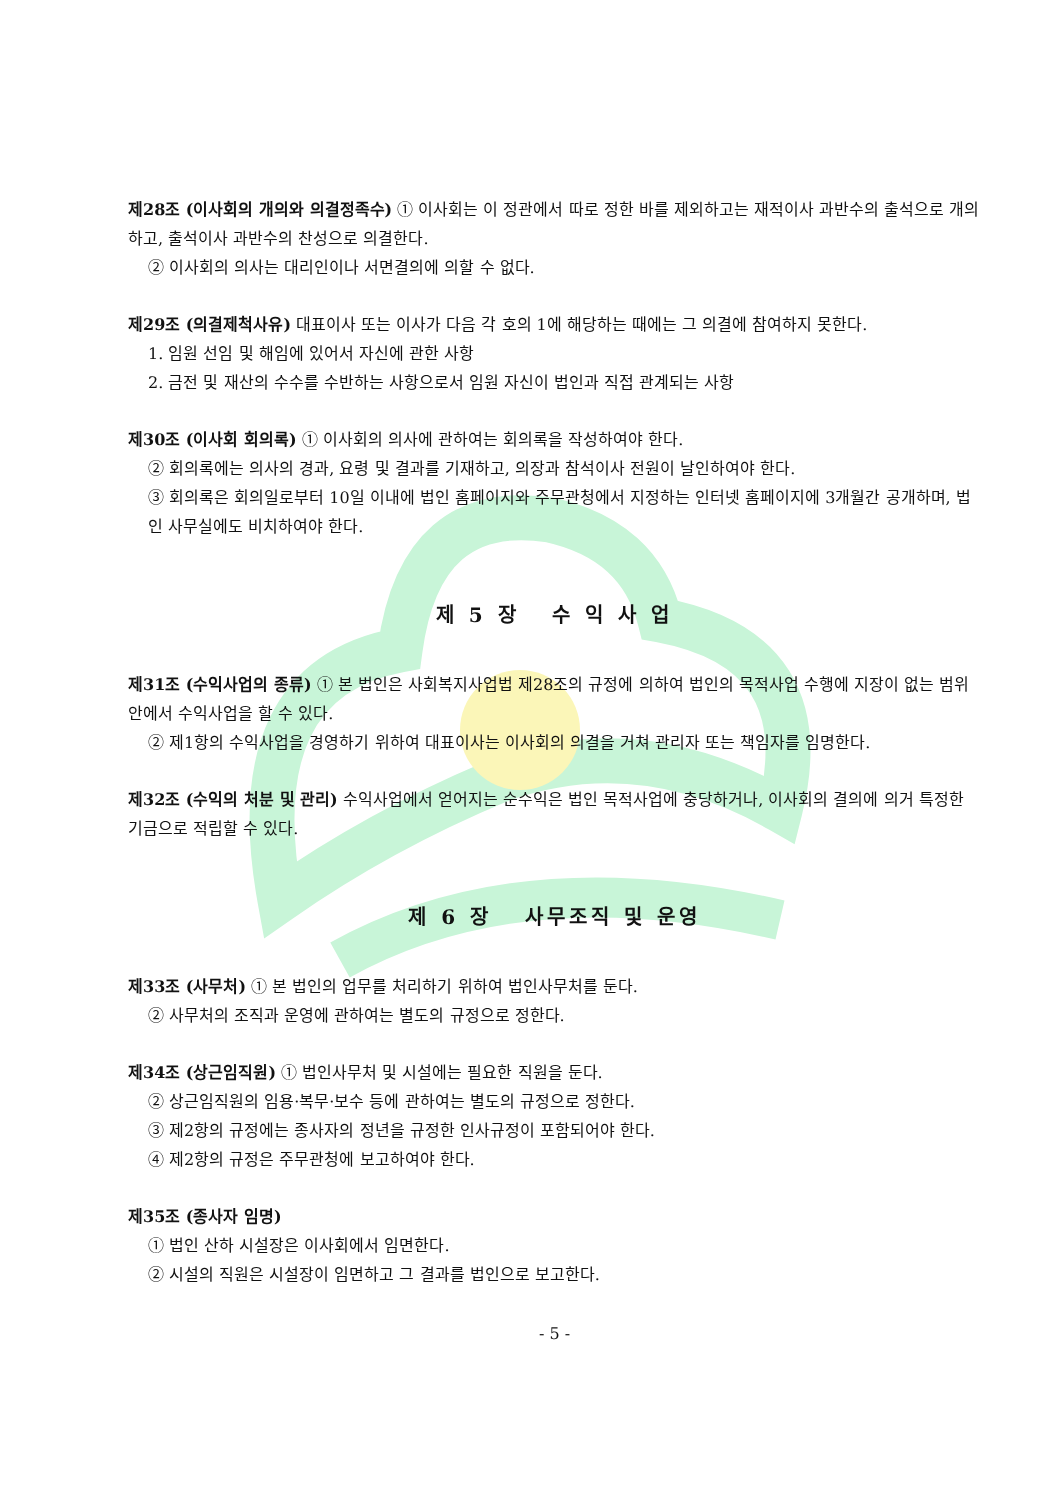제28조 (이사회의 개의와 의결정족수) ① 이사회는 이 정관에서 따로 정한 바를 제외하고는 재적이사 과반수의 출석으로 개의하고, 출석이사 과반수의 찬성으로 의결한다.
② 이사회의 의사는 대리인이나 서면결의에 의할 수 없다.
제29조 (의결제척사유) 대표이사 또는 이사가 다음 각 호의 1에 해당하는 때에는 그 의결에 참여하지 못한다.
1. 임원 선임 및 해임에 있어서 자신에 관한 사항
2. 금전 및 재산의 수수를 수반하는 사항으로서 임원 자신이 법인과 직접 관계되는 사항
제30조 (이사회 회의록) ① 이사회의 의사에 관하여는 회의록을 작성하여야 한다.
② 회의록에는 의사의 경과, 요령 및 결과를 기재하고, 의장과 참석이사 전원이 날인하여야 한다.
③ 회의록은 회의일로부터 10일 이내에 법인 홈페이지와 주무관청에서 지정하는 인터넷 홈페이지에 3개월간 공개하며, 법인 사무실에도 비치하여야 한다.
제 5 장 수 익 사 업
제31조 (수익사업의 종류) ① 본 법인은 사회복지사업법 제28조의 규정에 의하여 법인의 목적사업 수행에 지장이 없는 범위 안에서 수익사업을 할 수 있다.
② 제1항의 수익사업을 경영하기 위하여 대표이사는 이사회의 의결을 거쳐 관리자 또는 책임자를 임명한다.
제32조 (수익의 처분 및 관리) 수익사업에서 얻어지는 순수익은 법인 목적사업에 충당하거나, 이사회의 결의에 의거 특정한 기금으로 적립할 수 있다.
제 6 장 사무조직 및 운영
제33조 (사무처) ① 본 법인의 업무를 처리하기 위하여 법인사무처를 둔다.
② 사무처의 조직과 운영에 관하여는 별도의 규정으로 정한다.
제34조 (상근임직원) ① 법인사무처 및 시설에는 필요한 직원을 둔다.
② 상근임직원의 임용·복무·보수 등에 관하여는 별도의 규정으로 정한다.
③ 제2항의 규정에는 종사자의 정년을 규정한 인사규정이 포함되어야 한다.
④ 제2항의 규정은 주무관청에 보고하여야 한다.
제35조 (종사자 임명)
① 법인 산하 시설장은 이사회에서 임면한다.
② 시설의 직원은 시설장이 임면하고 그 결과를 법인으로 보고한다.
- 5 -